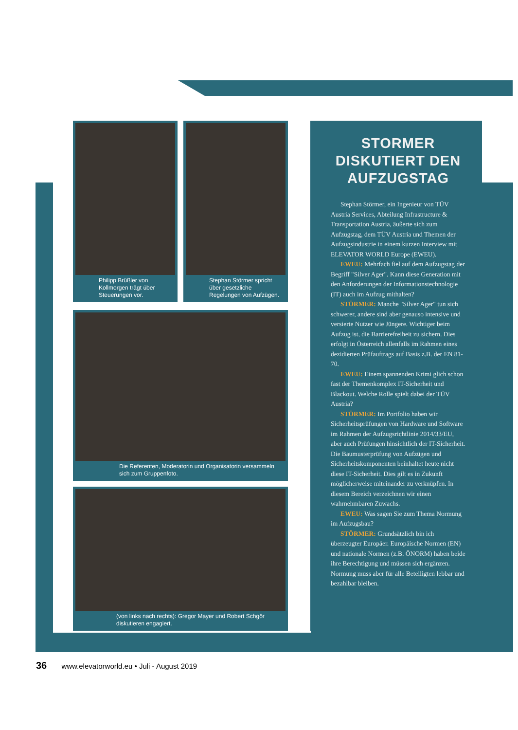Philipp Brüßler von Kollmorgen trägt über Steuerungen vor.
Stephan Störmer spricht über gesetzliche Regelungen von Aufzügen.
Die Referenten, Moderatorin und Organisatorin versammeln sich zum Gruppenfoto.
(von links nach rechts): Gregor Mayer und Robert Schgör diskutieren engagiert.
STORMER DISKUTIERT DEN AUFZUGSTAG
Stephan Störmer, ein Ingenieur von TÜV Austria Services, Abteilung Infrastructure & Transportation Austria, äußerte sich zum Aufzugstag, dem TÜV Austria und Themen der Aufzugsindustrie in einem kurzen Interview mit ELEVATOR WORLD Europe (EWEU).
EWEU: Mehrfach fiel auf dem Aufzugstag der Begriff "Silver Ager". Kann diese Generation mit den Anforderungen der Informationstechnologie (IT) auch im Aufzug mithalten?
STÖRMER: Manche "Silver Ager" tun sich schwerer, andere sind aber genauso intensive und versierte Nutzer wie Jüngere. Wichtiger beim Aufzug ist, die Barrierefreiheit zu sichern. Dies erfolgt in Österreich allenfalls im Rahmen eines dezidierten Prüfauftrags auf Basis z.B. der EN 81-70.
EWEU: Einem spannenden Krimi glich schon fast der Themenkomplex IT-Sicherheit und Blackout. Welche Rolle spielt dabei der TÜV Austria?
STÖRMER: Im Portfolio haben wir Sicherheitsprüfungen von Hardware und Software im Rahmen der Aufzugsrichtlinie 2014/33/EU, aber auch Prüfungen hinsichtlich der IT-Sicherheit. Die Baumusterprüfung von Aufzügen und Sicherheitskomponenten beinhaltet heute nicht diese IT-Sicherheit. Dies gilt es in Zukunft möglicherweise miteinander zu verknüpfen. In diesem Bereich verzeichnen wir einen wahrnehmbaren Zuwachs.
EWEU: Was sagen Sie zum Thema Normung im Aufzugsbau?
STÖRMER: Grundsätzlich bin ich überzeugter Europäer. Europäische Normen (EN) und nationale Normen (z.B. ÖNORM) haben beide ihre Berechtigung und müssen sich ergänzen. Normung muss aber für alle Beteiligten lebbar und bezahlbar bleiben.
36 www.elevatorworld.eu • Juli - August 2019